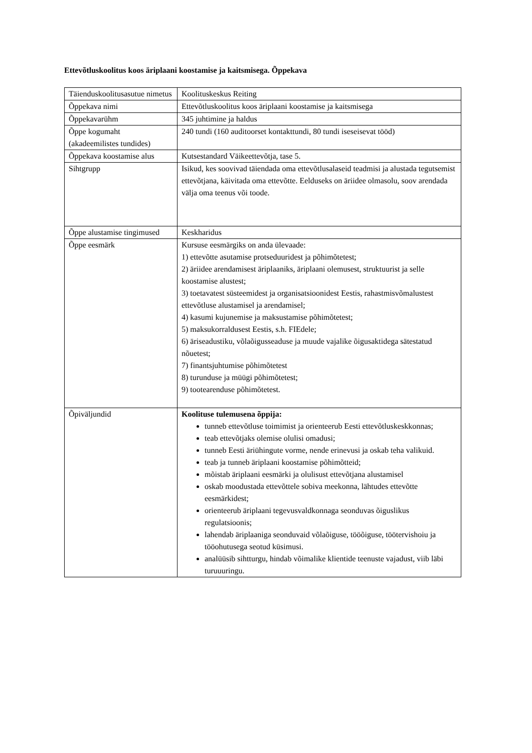Ettevõtluskoolitus koos äriplaani koostamise ja kaitsmisega. Õppekava
| Täienduskoolitusasutue nimetus | Koolituskeskus Reiting |
| Õppekava nimi | Ettevõtluskoolitus koos äriplaani koostamise ja kaitsmisega |
| Õppekavarühm | 345 juhtimine ja haldus |
| Õppe kogumaht (akadeemilistes tundides) | 240 tundi (160 auditoorset kontakttundi, 80 tundi iseseisevat tööd) |
| Õppekava koostamise alus | Kutsestandard Väikeettevõtja, tase 5. |
| Sihtgrupp | Isikud, kes soovivad täiendada oma ettevõtlusalaseid teadmisi ja alustada tegutsemist ettevõtjana, käivitada oma ettevõtte. Eelduseks on äriidee olmasolu, soov arendada välja oma teenus või toode. |
| Õppe alustamise tingimused | Keskharidus |
| Õppe eesmärk | Kursuse eesmärgiks on anda ülevaade: 1) ettevõtte asutamise protseduuridest ja põhimõtetest; 2) äriidee arendamisest äriplaaniks, äriplaani olemusest, struktuurist ja selle koostamise alustest; 3) toetavatest süsteemidest ja organisatsioonidest Eestis, rahastmisvõmalustest ettevõtluse alustamisel ja arendamisel; 4) kasumi kujunemise ja maksustamise põhimõtetest; 5) maksukorraldusest Eestis, s.h. FIEdele; 6) äriseadustiku, võlaõigusseaduse ja muude vajalike õigusaktidega sätestatud nõuetest; 7) finantsjuhtumise põhimõtetest 8) turunduse ja müügi põhimõtetest; 9) tootearenduse põhimõtetest. |
| Õpiväljundid | Koolituse tulemusena õppija: tunneb ettevõtluse toimimist ja orienteerub Eesti ettevõtluskeskkonnas; teab ettevõtjaks olemise olulisi omadusi; tunneb Eesti äriühingute vorme, nende erinevusi ja oskab teha valikuid. teab ja tunneb äriplaani koostamise põhimõtteid; mõistab äriplaani eesmärki ja olulisust ettevõtjana alustamisel oskab moodustada ettevõttele sobiva meekonna, lähtudes ettevõtte eesmärkidest; orienteerub äriplaani tegevusvaldkonnaga seonduvas õiguslikus regulatsioonis; lahendab äriplaaniga seonduvaid võlaõiguse, tööõiguse, töötervishoiu ja tööohutusega seotud küsimusi. analüüsib sihtturgu, hindab võimalike klientide teenuste vajadust, viib läbi turuuuringu. |